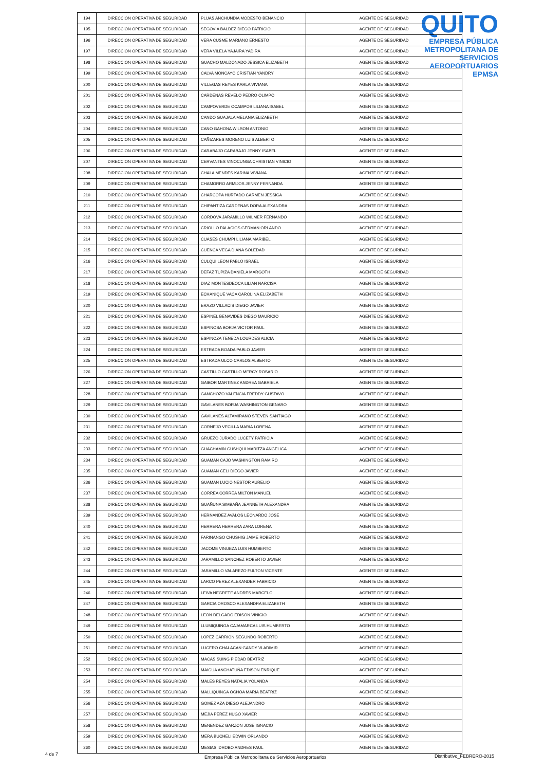QUITO
EMPRESA PÚBLICA METROPOLITANA DE SERVICIOS AEROPORTUARIOS EPMSA
| 194 | DIRECCION OPERATIVA DE SEGURIDAD | PLUAS ANCHUNDIA MODESTO BENANCIO | AGENTE DE SEGURIDAD |
| 195 | DIRECCION OPERATIVA DE SEGURIDAD | SEGOVIA BALDEZ DIEGO PATRICIO | AGENTE DE SEGURIDAD |
| 196 | DIRECCION OPERATIVA DE SEGURIDAD | VERA CUSME MARIANO ERNESTO | AGENTE DE SEGURIDAD |
| 197 | DIRECCION OPERATIVA DE SEGURIDAD | VERA VILELA YAJAIRA YADIRA | AGENTE DE SEGURIDAD |
| 198 | DIRECCION OPERATIVA DE SEGURIDAD | GUACHO MALDONADO JESSICA ELIZABETH | AGENTE DE SEGURIDAD |
| 199 | DIRECCION OPERATIVA DE SEGURIDAD | CALVA MONCAYO CRISTIAN YANDRY | AGENTE DE SEGURIDAD |
| 200 | DIRECCION OPERATIVA DE SEGURIDAD | VILLEGAS REYES KARLA VIVIANA | AGENTE DE SEGURIDAD |
| 201 | DIRECCION OPERATIVA DE SEGURIDAD | CARDENAS REVELO PEDRO OLIMPO | AGENTE DE SEGURIDAD |
| 202 | DIRECCION OPERATIVA DE SEGURIDAD | CAMPOVERDE OCAMPOS LILIANA ISABEL | AGENTE DE SEGURIDAD |
| 203 | DIRECCION OPERATIVA DE SEGURIDAD | CANDO GUAJALA MELANIA ELIZABETH | AGENTE DE SEGURIDAD |
| 204 | DIRECCION OPERATIVA DE SEGURIDAD | CANO GAHONA WILSON ANTONIO | AGENTE DE SEGURIDAD |
| 205 | DIRECCION OPERATIVA DE SEGURIDAD | CAÑIZARES MORENO LUIS ALBERTO | AGENTE DE SEGURIDAD |
| 206 | DIRECCION OPERATIVA DE SEGURIDAD | CARABAJO CARABAJO JENNY ISABEL | AGENTE DE SEGURIDAD |
| 207 | DIRECCION OPERATIVA DE SEGURIDAD | CERVANTES VINOCUNGA CHRISTIAN VINICIO | AGENTE DE SEGURIDAD |
| 208 | DIRECCION OPERATIVA DE SEGURIDAD | CHALA MENDES KARINA VIVIANA | AGENTE DE SEGURIDAD |
| 209 | DIRECCION OPERATIVA DE SEGURIDAD | CHAMORRO ARMIJOS JENNY FERNANDA | AGENTE DE SEGURIDAD |
| 210 | DIRECCION OPERATIVA DE SEGURIDAD | CHARCOPA HURTADO CARMEN JESSICA | AGENTE DE SEGURIDAD |
| 211 | DIRECCION OPERATIVA DE SEGURIDAD | CHIPANTIZA CARDENAS DORA ALEXANDRA | AGENTE DE SEGURIDAD |
| 212 | DIRECCION OPERATIVA DE SEGURIDAD | CORDOVA JARAMILLO WILMER FERNANDO | AGENTE DE SEGURIDAD |
| 213 | DIRECCION OPERATIVA DE SEGURIDAD | CRIOLLO PALACIOS GERMAN ORLANDO | AGENTE DE SEGURIDAD |
| 214 | DIRECCION OPERATIVA DE SEGURIDAD | CUASES CHUMPI LILIANA MARIBEL | AGENTE DE SEGURIDAD |
| 215 | DIRECCION OPERATIVA DE SEGURIDAD | CUENCA VEGA DIANA SOLEDAD | AGENTE DE SEGURIDAD |
| 216 | DIRECCION OPERATIVA DE SEGURIDAD | CULQUI LEON PABLO ISRAEL | AGENTE DE SEGURIDAD |
| 217 | DIRECCION OPERATIVA DE SEGURIDAD | DEFAZ TUPIZA DANIELA MARGOTH | AGENTE DE SEGURIDAD |
| 218 | DIRECCION OPERATIVA DE SEGURIDAD | DIAZ MONTESDEOCA LILIAN NARCISA | AGENTE DE SEGURIDAD |
| 219 | DIRECCION OPERATIVA DE SEGURIDAD | ECHANIQUE VACA CAROLINA ELIZABETH | AGENTE DE SEGURIDAD |
| 220 | DIRECCION OPERATIVA DE SEGURIDAD | ERAZO VILLACIS DIEGO JAVIER | AGENTE DE SEGURIDAD |
| 221 | DIRECCION OPERATIVA DE SEGURIDAD | ESPINEL BENAVIDES DIEGO MAURICIO | AGENTE DE SEGURIDAD |
| 222 | DIRECCION OPERATIVA DE SEGURIDAD | ESPINOSA BORJA VICTOR PAUL | AGENTE DE SEGURIDAD |
| 223 | DIRECCION OPERATIVA DE SEGURIDAD | ESPINOZA TENEDA LOURDES ALICIA | AGENTE DE SEGURIDAD |
| 224 | DIRECCION OPERATIVA DE SEGURIDAD | ESTRADA BOADA PABLO JAVIER | AGENTE DE SEGURIDAD |
| 225 | DIRECCION OPERATIVA DE SEGURIDAD | ESTRADA ULCO CARLOS ALBERTO | AGENTE DE SEGURIDAD |
| 226 | DIRECCION OPERATIVA DE SEGURIDAD | CASTILLO CASTILLO MERCY ROSARIO | AGENTE DE SEGURIDAD |
| 227 | DIRECCION OPERATIVA DE SEGURIDAD | GAIBOR MARTINEZ ANDREA GABRIELA | AGENTE DE SEGURIDAD |
| 228 | DIRECCION OPERATIVA DE SEGURIDAD | GANCHOZO VALENCIA FREDDY GUSTAVO | AGENTE DE SEGURIDAD |
| 229 | DIRECCION OPERATIVA DE SEGURIDAD | GAVILANES BORJA WASHINGTON GENARO | AGENTE DE SEGURIDAD |
| 230 | DIRECCION OPERATIVA DE SEGURIDAD | GAVILANES ALTAMIRANO STEVEN SANTIAGO | AGENTE DE SEGURIDAD |
| 231 | DIRECCION OPERATIVA DE SEGURIDAD | CORNEJO VECILLA MARIA LORENA | AGENTE DE SEGURIDAD |
| 232 | DIRECCION OPERATIVA DE SEGURIDAD | GRUEZO JURADO LUCETY PATRICIA | AGENTE DE SEGURIDAD |
| 233 | DIRECCION OPERATIVA DE SEGURIDAD | GUACHAMIN CUSHQUI MARITZA ANGELICA | AGENTE DE SEGURIDAD |
| 234 | DIRECCION OPERATIVA DE SEGURIDAD | GUAMAN CAJO WASHINGTON RAMIRO | AGENTE DE SEGURIDAD |
| 235 | DIRECCION OPERATIVA DE SEGURIDAD | GUAMAN CELI DIEGO JAVIER | AGENTE DE SEGURIDAD |
| 236 | DIRECCION OPERATIVA DE SEGURIDAD | GUAMAN LUCIO NESTOR AURELIO | AGENTE DE SEGURIDAD |
| 237 | DIRECCION OPERATIVA DE SEGURIDAD | CORREA CORREA MILTON MANUEL | AGENTE DE SEGURIDAD |
| 238 | DIRECCION OPERATIVA DE SEGURIDAD | GUAÑUNA SIMBAÑA JEANNETH ALEXANDRA | AGENTE DE SEGURIDAD |
| 239 | DIRECCION OPERATIVA DE SEGURIDAD | HERNANDEZ AVALOS LEONARDO JOSE | AGENTE DE SEGURIDAD |
| 240 | DIRECCION OPERATIVA DE SEGURIDAD | HERRERA HERRERA ZARA LORENA | AGENTE DE SEGURIDAD |
| 241 | DIRECCION OPERATIVA DE SEGURIDAD | FARINANGO CHUSHIG JAIME ROBERTO | AGENTE DE SEGURIDAD |
| 242 | DIRECCION OPERATIVA DE SEGURIDAD | JACOME VINUEZA LUIS HUMBERTO | AGENTE DE SEGURIDAD |
| 243 | DIRECCION OPERATIVA DE SEGURIDAD | JARAMILLO SANCHEZ ROBERTO JAVIER | AGENTE DE SEGURIDAD |
| 244 | DIRECCION OPERATIVA DE SEGURIDAD | JARAMILLO VALAREZO FULTON VICENTE | AGENTE DE SEGURIDAD |
| 245 | DIRECCION OPERATIVA DE SEGURIDAD | LARCO PEREZ ALEXANDER FABRICIO | AGENTE DE SEGURIDAD |
| 246 | DIRECCION OPERATIVA DE SEGURIDAD | LEIVA NEGRETE ANDRES MARCELO | AGENTE DE SEGURIDAD |
| 247 | DIRECCION OPERATIVA DE SEGURIDAD | GARCIA OROSCO ALEXANDRA ELIZABETH | AGENTE DE SEGURIDAD |
| 248 | DIRECCION OPERATIVA DE SEGURIDAD | LEON DELGADO EDISON VINICIO | AGENTE DE SEGURIDAD |
| 249 | DIRECCION OPERATIVA DE SEGURIDAD | LLUMIQUINGA CAJAMARCA LUIS HUMBERTO | AGENTE DE SEGURIDAD |
| 250 | DIRECCION OPERATIVA DE SEGURIDAD | LOPEZ CARRION SEGUNDO ROBERTO | AGENTE DE SEGURIDAD |
| 251 | DIRECCION OPERATIVA DE SEGURIDAD | LUCERO CHALACAN GANDY VLADIMIR | AGENTE DE SEGURIDAD |
| 252 | DIRECCION OPERATIVA DE SEGURIDAD | MACAS SUING PIEDAD BEATRIZ | AGENTE DE SEGURIDAD |
| 253 | DIRECCION OPERATIVA DE SEGURIDAD | MAIGUA ANCHATUÑA EDISON ENRIQUE | AGENTE DE SEGURIDAD |
| 254 | DIRECCION OPERATIVA DE SEGURIDAD | MALES REYES NATALIA YOLANDA | AGENTE DE SEGURIDAD |
| 255 | DIRECCION OPERATIVA DE SEGURIDAD | MALLIQUINGA OCHOA MARIA BEATRIZ | AGENTE DE SEGURIDAD |
| 256 | DIRECCION OPERATIVA DE SEGURIDAD | GOMEZ AZA DIEGO ALEJANDRO | AGENTE DE SEGURIDAD |
| 257 | DIRECCION OPERATIVA DE SEGURIDAD | MEJIA PEREZ HUGO XAVIER | AGENTE DE SEGURIDAD |
| 258 | DIRECCION OPERATIVA DE SEGURIDAD | MENENDEZ GARZON JOSE IGNACIO | AGENTE DE SEGURIDAD |
| 259 | DIRECCION OPERATIVA DE SEGURIDAD | MERA BUCHELI EDWIN ORLANDO | AGENTE DE SEGURIDAD |
| 260 | DIRECCION OPERATIVA DE SEGURIDAD | MESIAS IDROBO ANDRES PAUL | AGENTE DE SEGURIDAD |
4 de 7
Empresa Pública Metropolitana de Servicios Aeroportuarios Distributivo_FEBRERO-2015